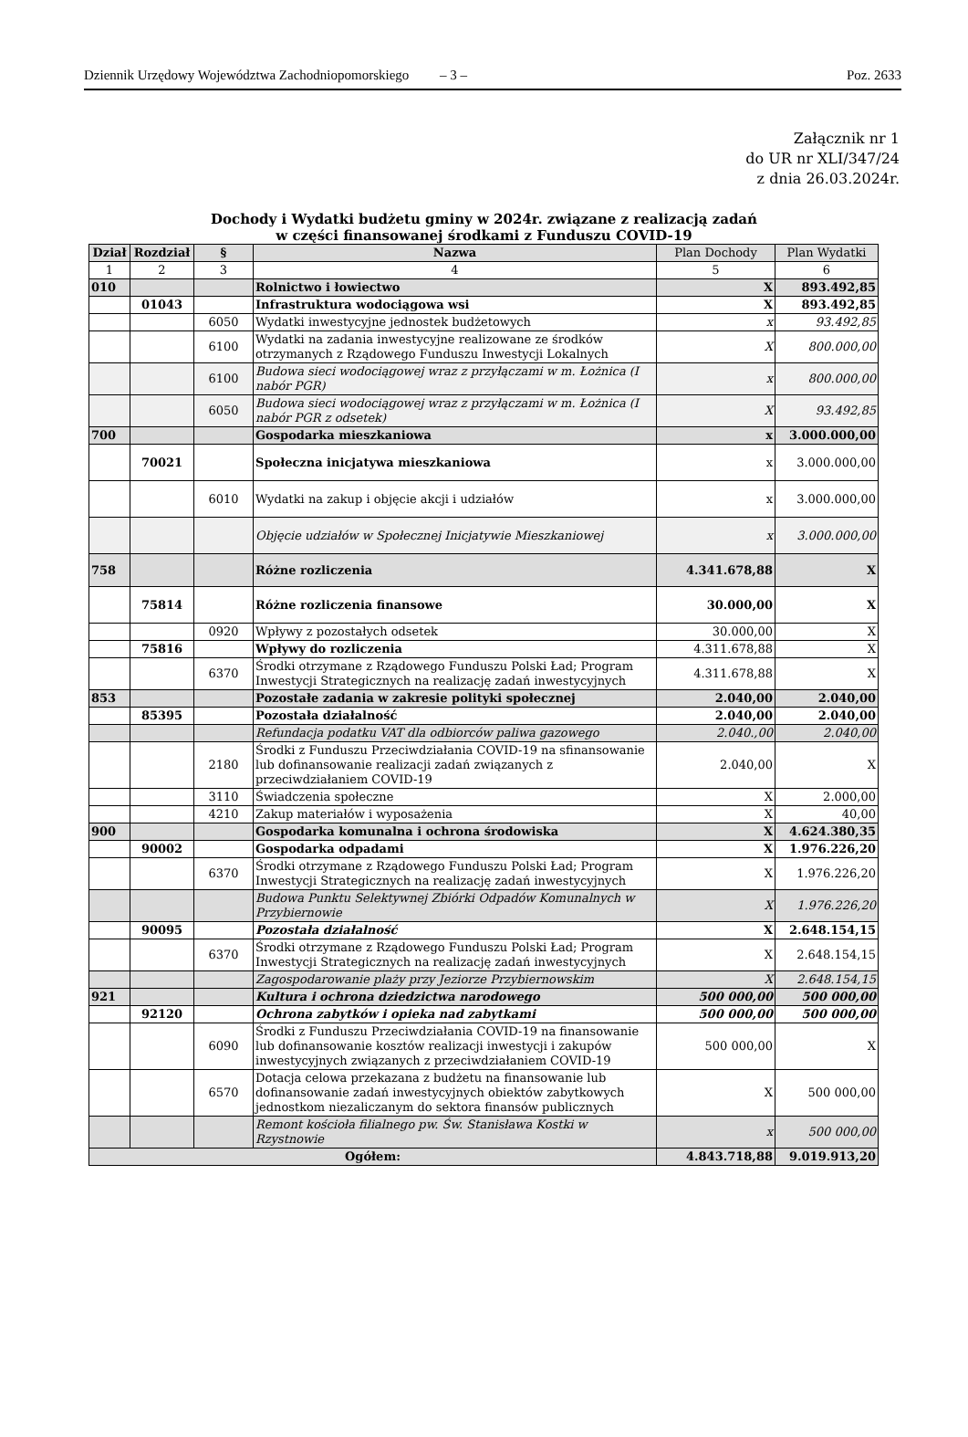Dziennik Urzędowy Województwa Zachodniopomorskiego – 3 – Poz. 2633
Załącznik nr 1
do UR nr XLI/347/24
z dnia 26.03.2024r.
Dochody i Wydatki budżetu gminy w 2024r. związane z realizacją zadań
w części finansowanej środkami z Funduszu COVID-19
| Dział | Rozdział | § | Nazwa | Plan Dochody | Plan Wydatki |
| --- | --- | --- | --- | --- | --- |
| 1 | 2 | 3 | 4 | 5 | 6 |
| 010 | | | Rolnictwo i łowiectwo | X | 893.492,85 |
| | 01043 | | Infrastruktura wodociągowa wsi | X | 893.492,85 |
| | | 6050 | Wydatki inwestycyjne jednostek budżetowych | x | 93.492,85 |
| | | 6100 | Wydatki na zadania inwestycyjne realizowane ze środków otrzymanych z Rządowego Funduszu Inwestycji Lokalnych | X | 800.000,00 |
| | | 6100 | Budowa sieci wodociągowej wraz z przyłączami w m. Łożnica (I nabór PGR) | x | 800.000,00 |
| | | 6050 | Budowa sieci wodociągowej wraz z przyłączami w m. Łożnica (I nabór PGR z odsetek) | X | 93.492,85 |
| 700 | | | Gospodarka mieszkaniowa | x | 3.000.000,00 |
| | 70021 | | Społeczna inicjatywa mieszkaniowa | x | 3.000.000,00 |
| | | 6010 | Wydatki na zakup i objęcie akcji i udziałów | x | 3.000.000,00 |
| | | | Objęcie udziałów w Społecznej Inicjatywie Mieszkaniowej | x | 3.000.000,00 |
| 758 | | | Różne rozliczenia | 4.341.678,88 | X |
| | 75814 | | Różne rozliczenia finansowe | 30.000,00 | X |
| | | 0920 | Wpływy z pozostałych odsetek | 30.000,00 | X |
| | 75816 | | Wpływy do rozliczenia | 4.311.678,88 | X |
| | | 6370 | Środki otrzymane z Rządowego Funduszu Polski Ład; Program Inwestycji Strategicznych na realizację zadań inwestycyjnych | 4.311.678,88 | X |
| 853 | | | Pozostałe zadania w zakresie polityki społecznej | 2.040,00 | 2.040,00 |
| | 85395 | | Pozostała działalność | 2.040,00 | 2.040,00 |
| | | | Refundacja podatku VAT dla odbiorców paliwa gazowego | 2.040.,00 | 2.040,00 |
| | | 2180 | Środki z Funduszu Przeciwdziałania COVID-19 na sfinansowanie lub dofinansowanie realizacji zadań związanych z przeciwdziałaniem COVID-19 | 2.040,00 | X |
| | | 3110 | Świadczenia społeczne | X | 2.000,00 |
| | | 4210 | Zakup materiałów i wyposażenia | X | 40,00 |
| 900 | | | Gospodarka komunalna i ochrona środowiska | X | 4.624.380,35 |
| | 90002 | | Gospodarka odpadami | X | 1.976.226,20 |
| | | 6370 | Środki otrzymane z Rządowego Funduszu Polski Ład; Program Inwestycji Strategicznych na realizację zadań inwestycyjnych | X | 1.976.226,20 |
| | | | Budowa Punktu Selektywnej Zbiórki Odpadów Komunalnych w Przybiernowie | X | 1.976.226,20 |
| | 90095 | | Pozostała działalność | X | 2.648.154,15 |
| | | 6370 | Środki otrzymane z Rządowego Funduszu Polski Ład; Program Inwestycji Strategicznych na realizację zadań inwestycyjnych | X | 2.648.154,15 |
| | | | Zagospodarowanie plaży przy Jeziorze Przybiernowskim | X | 2.648.154,15 |
| 921 | | | Kultura i ochrona dziedzictwa narodowego | 500 000,00 | 500 000,00 |
| | 92120 | | Ochrona zabytków i opieka nad zabytkami | 500 000,00 | 500 000,00 |
| | | 6090 | Środki z Funduszu Przeciwdziałania COVID-19 na finansowanie lub dofinansowanie kosztów realizacji inwestycji i zakupów inwestycyjnych związanych z przeciwdziałaniem COVID-19 | 500 000,00 | X |
| | | 6570 | Dotacja celowa przekazana z budżetu na finansowanie lub dofinansowanie zadań inwestycyjnych obiektów zabytkowych jednostkom niezaliczanym do sektora finansów publicznych | X | 500 000,00 |
| | | | Remont kościoła filialnego pw. Św. Stanisława Kostki w Rzystnowie | x | 500 000,00 |
| Ogółem: | | | | 4.843.718,88 | 9.019.913,20 |